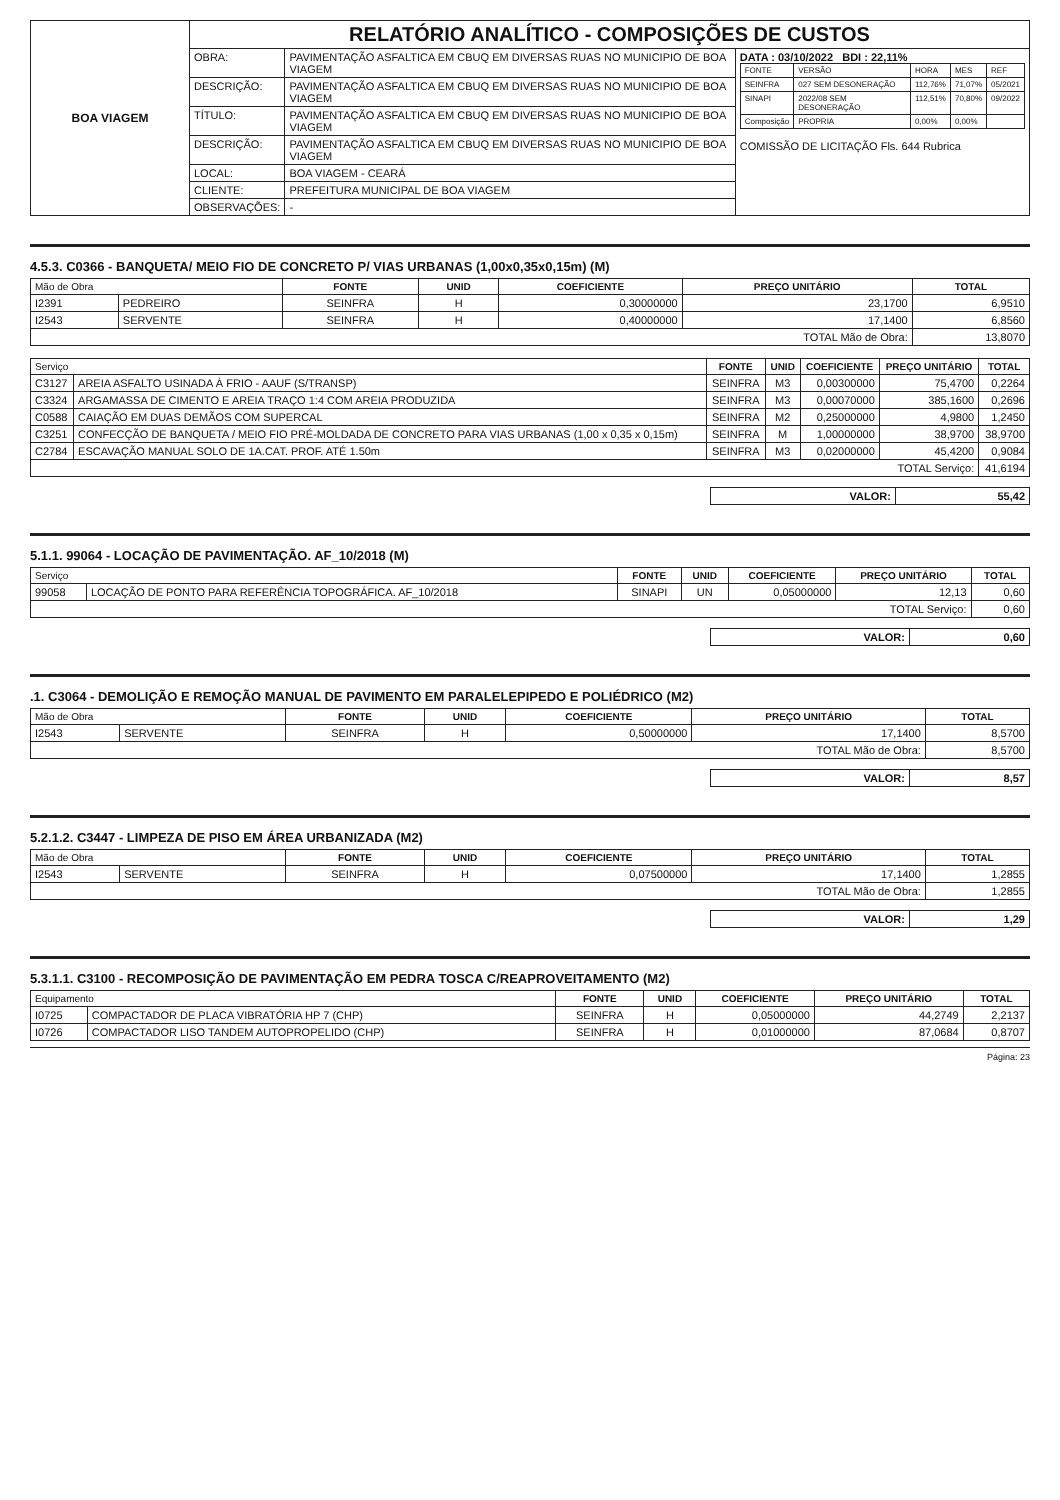| BOA VIAGEM | RELATÓRIO ANALÍTICO - COMPOSIÇÕES DE CUSTOS | | |
| | OBRA: | PAVIMENTAÇÃO ASFALTICA EM CBUQ EM DIVERSAS RUAS NO MUNICIPIO DE BOA VIAGEM | DATA : 03/10/2022 BDI : 22,11% / FONTE / VERSÃO / HORA / MES / REF / / SEINFRA / 027 SEM DESONERAÇÃO / 112,76% / 71,07% / 05/2021 / / SINAPI / 2022/08 SEM DESONERAÇÃO / 112,51% / 70,80% / 09/2022 / / Composição / PROPRIA / 0,00% / 0,00% / / COMISSÃO DE LICITAÇÃO Fls. 644 Rubrica |
| | DESCRIÇÃO: | PAVIMENTAÇÃO ASFALTICA EM CBUQ EM DIVERSAS RUAS NO MUNICIPIO DE BOA VIAGEM | |
| | TÍTULO: | PAVIMENTAÇÃO ASFALTICA EM CBUQ EM DIVERSAS RUAS NO MUNICIPIO DE BOA VIAGEM | |
| | DESCRIÇÃO: | PAVIMENTAÇÃO ASFALTICA EM CBUQ EM DIVERSAS RUAS NO MUNICIPIO DE BOA VIAGEM | |
| | LOCAL: | BOA VIAGEM - CEARÁ | |
| | CLIENTE: | PREFEITURA MUNICIPAL DE BOA VIAGEM | |
| | OBSERVAÇÕES: | - | |
4.5.3. C0366 - BANQUETA/ MEIO FIO DE CONCRETO P/ VIAS URBANAS (1,00x0,35x0,15m) (M)
| Mão de Obra | | FONTE | UNID | COEFICIENTE | PREÇO UNITÁRIO | TOTAL |
| --- | --- | --- | --- | --- | --- | --- |
| I2391 | PEDREIRO | SEINFRA | H | 0,30000000 | 23,1700 | 6,9510 |
| I2543 | SERVENTE | SEINFRA | H | 0,40000000 | 17,1400 | 6,8560 |
| TOTAL Mão de Obra: | | | | | | 13,8070 |
| Serviço | | FONTE | UNID | COEFICIENTE | PREÇO UNITÁRIO | TOTAL |
| --- | --- | --- | --- | --- | --- | --- |
| C3127 | AREIA ASFALTO USINADA À FRIO - AAUF (S/TRANSP) | SEINFRA | M3 | 0,00300000 | 75,4700 | 0,2264 |
| C3324 | ARGAMASSA DE CIMENTO E AREIA TRAÇO 1:4 COM AREIA PRODUZIDA | SEINFRA | M3 | 0,00070000 | 385,1600 | 0,2696 |
| C0588 | CAIAÇÃO EM DUAS DEMÃOS COM SUPERCAL | SEINFRA | M2 | 0,25000000 | 4,9800 | 1,2450 |
| C3251 | CONFECÇÃO DE BANQUETA / MEIO FIO PRÉ-MOLDADA DE CONCRETO PARA VIAS URBANAS (1,00 x 0,35 x 0,15m) | SEINFRA | M | 1,00000000 | 38,9700 | 38,9700 |
| C2784 | ESCAVAÇÃO MANUAL SOLO DE 1A.CAT. PROF. ATÉ 1.50m | SEINFRA | M3 | 0,02000000 | 45,4200 | 0,9084 |
| TOTAL Serviço: | | | | | | 41,6194 |
| VALOR: | 55,42 |
5.1.1. 99064 - LOCAÇÃO DE PAVIMENTAÇÃO. AF_10/2018 (M)
| Serviço | | FONTE | UNID | COEFICIENTE | PREÇO UNITÁRIO | TOTAL |
| --- | --- | --- | --- | --- | --- | --- |
| 99058 | LOCAÇÃO DE PONTO PARA REFERÊNCIA TOPOGRÁFICA. AF_10/2018 | SINAPI | UN | 0,05000000 | 12,13 | 0,60 |
| TOTAL Serviço: | | | | | | 0,60 |
| VALOR: | 0,60 |
.1. C3064 - DEMOLIÇÃO E REMOÇÃO MANUAL DE PAVIMENTO EM PARALELEPIPEDO E POLIÉDRICO (M2)
| Mão de Obra | | FONTE | UNID | COEFICIENTE | PREÇO UNITÁRIO | TOTAL |
| --- | --- | --- | --- | --- | --- | --- |
| I2543 | SERVENTE | SEINFRA | H | 0,50000000 | 17,1400 | 8,5700 |
| TOTAL Mão de Obra: | | | | | | 8,5700 |
| VALOR: | 8,57 |
5.2.1.2. C3447 - LIMPEZA DE PISO EM ÁREA URBANIZADA (M2)
| Mão de Obra | | FONTE | UNID | COEFICIENTE | PREÇO UNITÁRIO | TOTAL |
| --- | --- | --- | --- | --- | --- | --- |
| I2543 | SERVENTE | SEINFRA | H | 0,07500000 | 17,1400 | 1,2855 |
| TOTAL Mão de Obra: | | | | | | 1,2855 |
| VALOR: | 1,29 |
5.3.1.1. C3100 - RECOMPOSIÇÃO DE PAVIMENTAÇÃO EM PEDRA TOSCA C/REAPROVEITAMENTO (M2)
| Equipamento | | FONTE | UNID | COEFICIENTE | PREÇO UNITÁRIO | TOTAL |
| --- | --- | --- | --- | --- | --- | --- |
| I0725 | COMPACTADOR DE PLACA VIBRATÓRIA HP 7 (CHP) | SEINFRA | H | 0,05000000 | 44,2749 | 2,2137 |
| I0726 | COMPACTADOR LISO TANDEM AUTOPROPELIDO (CHP) | SEINFRA | H | 0,01000000 | 87,0684 | 0,8707 |
Página: 23